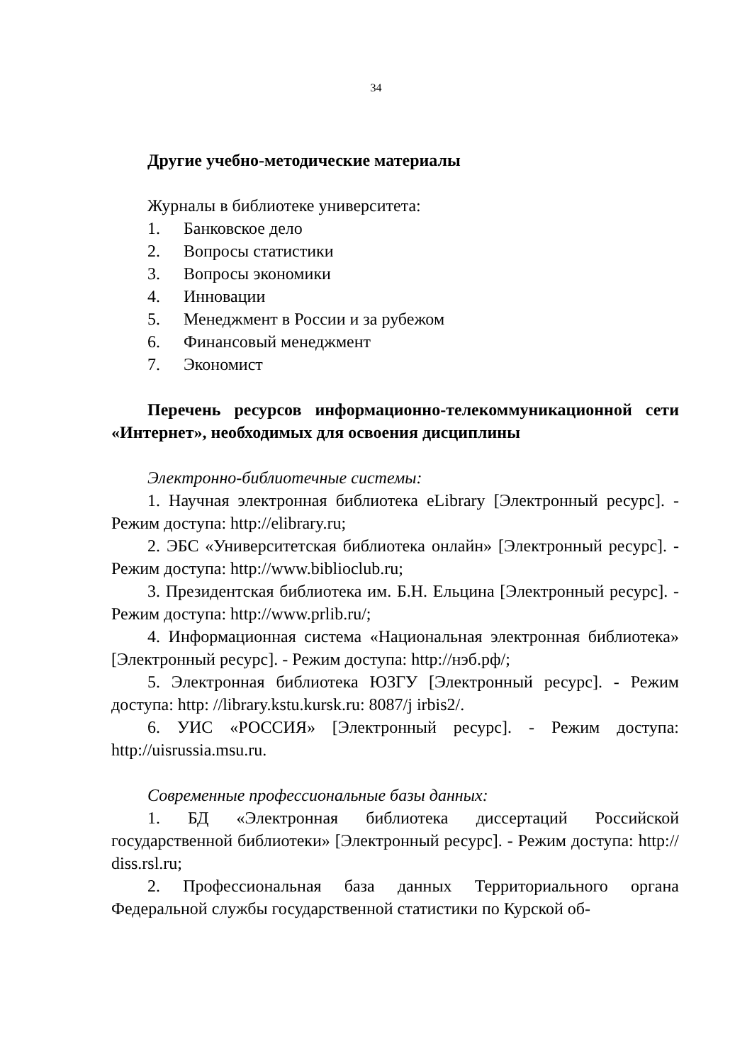34
Другие учебно-методические материалы
Журналы в библиотеке университета:
1. Банковское дело
2. Вопросы статистики
3. Вопросы экономики
4. Инновации
5. Менеджмент в России и за рубежом
6. Финансовый менеджмент
7. Экономист
Перечень ресурсов информационно-телекоммуникационной сети «Интернет», необходимых для освоения дисциплины
Электронно-библиотечные системы:
1. Научная электронная библиотека eLibrary [Электронный ресурс]. - Режим доступа: http://elibrary.ru;
2. ЭБС «Университетская библиотека онлайн» [Электронный ресурс]. - Режим доступа: http://www.biblioclub.ru;
3. Президентская библиотека им. Б.Н. Ельцина [Электронный ресурс]. - Режим доступа: http://www.prlib.ru/;
4. Информационная система «Национальная электронная библиотека» [Электронный ресурс]. - Режим доступа: http://нэб.рф/;
5. Электронная библиотека ЮЗГУ [Электронный ресурс]. - Режим доступа: http: //library.kstu.kursk.ru: 8087/j irbis2/.
6. УИС «РОССИЯ» [Электронный ресурс]. - Режим доступа: http://uisrussia.msu.ru.
Современные профессиональные базы данных:
1. БД «Электронная библиотека диссертаций Российской государственной библиотеки» [Электронный ресурс]. - Режим доступа: http:// diss.rsl.ru;
2. Профессиональная база данных Территориального органа Федеральной службы государственной статистики по Курской об-